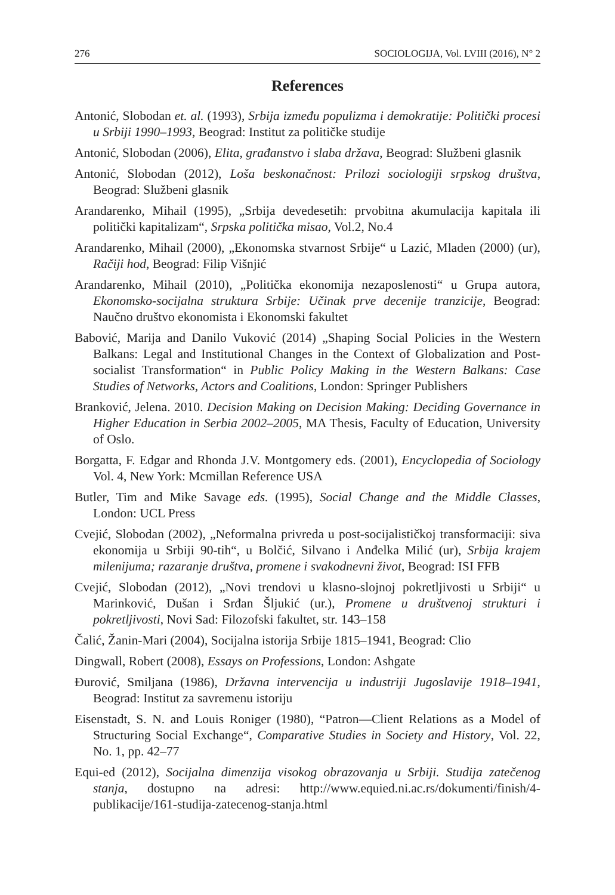276 SOCIOLOGIJA, Vol. LVIII (2016), N° 2
References
Antonić, Slobodan et. al. (1993), Srbija između populizma i demokratije: Politički procesi u Srbiji 1990–1993, Beograd: Institut za političke studije
Antonić, Slobodan (2006), Elita, građanstvo i slaba država, Beograd: Službeni glasnik
Antonić, Slobodan (2012), Loša beskonačnost: Prilozi sociologiji srpskog društva, Beograd: Službeni glasnik
Arandarenko, Mihail (1995), „Srbija devedesetih: prvobitna akumulacija kapitala ili politički kapitalizam“, Srpska politička misao, Vol.2, No.4
Arandarenko, Mihail (2000), „Ekonomska stvarnost Srbije“ u Lazić, Mladen (2000) (ur), Račiji hod, Beograd: Filip Višnjić
Arandarenko, Mihail (2010), „Politička ekonomija nezaposlenosti“ u Grupa autora, Ekonomsko-socijalna struktura Srbije: Učinak prve decenije tranzicije, Beograd: Naučno društvo ekonomista i Ekonomski fakultet
Babović, Marija and Danilo Vuković (2014) „Shaping Social Policies in the Western Balkans: Legal and Institutional Changes in the Context of Globalization and Post-socialist Transformation“ in Public Policy Making in the Western Balkans: Case Studies of Networks, Actors and Coalitions, London: Springer Publishers
Branković, Jelena. 2010. Decision Making on Decision Making: Deciding Governance in Higher Education in Serbia 2002–2005, MA Thesis, Faculty of Education, University of Oslo.
Borgatta, F. Edgar and Rhonda J.V. Montgomery eds. (2001), Encyclopedia of Sociology Vol. 4, New York: Mcmillan Reference USA
Butler, Tim and Mike Savage eds. (1995), Social Change and the Middle Classes, London: UCL Press
Cvejić, Slobodan (2002), „Neformalna privreda u post-socijalističkoj transformaciji: siva ekonomija u Srbiji 90-tih“, u Bolčić, Silvano i Anđelka Milić (ur), Srbija krajem milenijuma; razaranje društva, promene i svakodnevni život, Beograd: ISI FFB
Cvejić, Slobodan (2012), „Novi trendovi u klasno-slojnoj pokretljivosti u Srbiji“ u Marinković, Dušan i Srđan Šljukić (ur.), Promene u društvenoj strukturi i pokretljivosti, Novi Sad: Filozofski fakultet, str. 143–158
Čalić, Žanin-Mari (2004), Socijalna istorija Srbije 1815–1941, Beograd: Clio
Dingwall, Robert (2008), Essays on Professions, London: Ashgate
Đurović, Smiljana (1986), Državna intervencija u industriji Jugoslavije 1918–1941, Beograd: Institut za savremenu istoriju
Eisenstadt, S. N. and Louis Roniger (1980), “Patron—Client Relations as a Model of Structuring Social Exchange“, Comparative Studies in Society and History, Vol. 22, No. 1, pp. 42–77
Equi-ed (2012), Socijalna dimenzija visokog obrazovanja u Srbiji. Studija zatečenog stanja, dostupno na adresi: http://www.equied.ni.ac.rs/dokumenti/finish/4-publikacije/161-studija-zatecenog-stanja.html